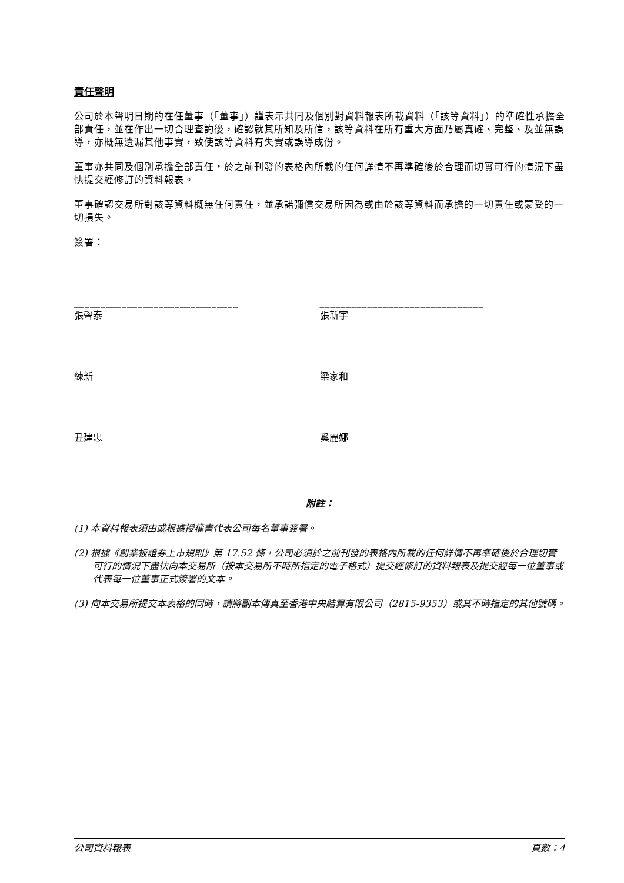責任聲明
公司於本聲明日期的在任董事（「董事」）謹表示共同及個別對資料報表所載資料（「該等資料」）的準確性承擔全部責任，並在作出一切合理查詢後，確認就其所知及所信，該等資料在所有重大方面乃屬真確、完整、及並無誤導，亦概無遺漏其他事實，致使該等資料有失實或誤導成份。
董事亦共同及個別承擔全部責任，於之前刊發的表格內所載的任何詳情不再準確後於合理而切實可行的情況下盡快提交經修訂的資料報表。
董事確認交易所對該等資料概無任何責任，並承諾彌償交易所因為或由於該等資料而承擔的一切責任或蒙受的一切損失。
簽署：
_______________________________
張聲泰
_______________________________
張新宇
_______________________________
練新
_______________________________
梁家和
_______________________________
丑建忠
_______________________________
奚麗娜
附註：
(1) 本資料報表須由或根據授權書代表公司每名董事簽署。
(2) 根據《創業板證券上市規則》第 17.52 條，公司必須於之前刊發的表格內所載的任何詳情不再準確後於合理切實可行的情況下盡快向本交易所（按本交易所不時所指定的電子格式）提交經修訂的資料報表及提交經每一位董事或代表每一位董事正式簽署的文本。
(3) 向本交易所提交本表格的同時，請將副本傳真至香港中央結算有限公司（2815-9353）或其不時指定的其他號碼。
公司資料報表 頁數：4